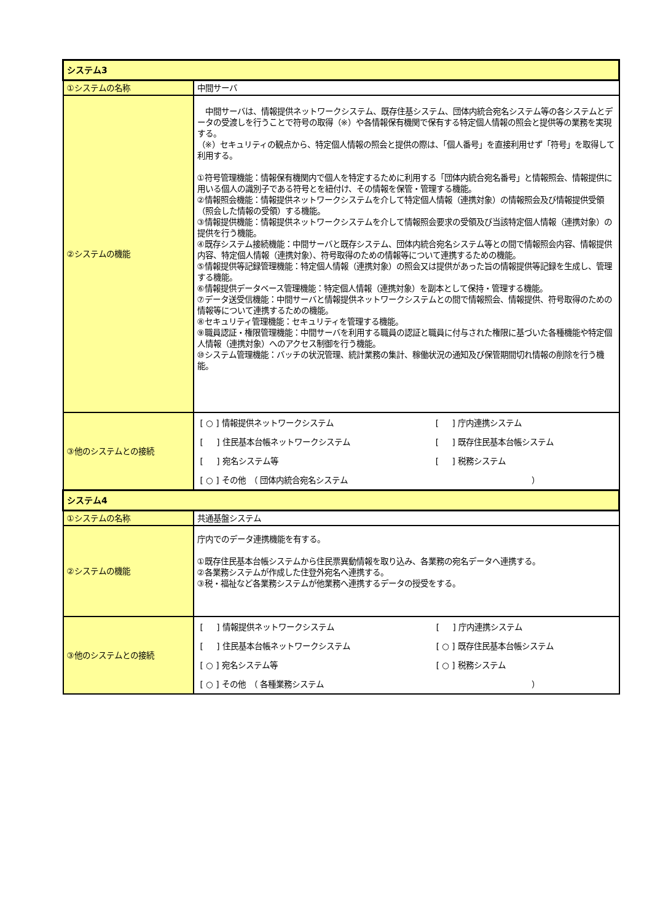| システム3 | |
| --- | --- |
| ①システムの名称 | 中間サーバ |
| ②システムの機能 | 中間サーバは、情報提供ネットワークシステム、既存住基システム、団体内統合宛名システム等の各システムとデータの受渡しを行うことで符号の取得（※）や各情報保有機関で保有する特定個人情報の照会と提供等の業務を実現する。 （※）セキュリティの観点から、特定個人情報の照会と提供の際は、「個人番号」を直接利用せず「符号」を取得して利用する。 ①符号管理機能：情報保有機関内で個人を特定するために利用する「団体内統合宛名番号」と情報照会、情報提供に用いる個人の識別子である符号とを紐付け、その情報を保管・管理する機能。 ②情報照会機能：情報提供ネットワークシステムを介して特定個人情報（連携対象）の情報照会及び情報提供受領（照会した情報の受領）する機能。 ③情報提供機能：情報提供ネットワークシステムを介して情報照会要求の受領及び当該特定個人情報（連携対象）の提供を行う機能。 ④既存システム接続機能：中間サーバと既存システム、団体内統合宛名システム等との間で情報照会内容、情報提供内容、特定個人情報（連携対象）、符号取得のための情報等について連携するための機能。 ⑤情報提供等記録管理機能：特定個人情報（連携対象）の照会又は提供があった旨の情報提供等記録を生成し、管理する機能。 ⑥情報提供データベース管理機能：特定個人情報（連携対象）を副本として保持・管理する機能。 ⑦データ送受信機能：中間サーバと情報提供ネットワークシステムとの間で情報照会、情報提供、符号取得のための情報等について連携するための機能。 ⑧セキュリティ管理機能：セキュリティを管理する機能。 ⑨職員認証・権限管理機能：中間サーバを利用する職員の認証と職員に付与された権限に基づいた各種機能や特定個人情報（連携対象）へのアクセス制御を行う機能。 ⑩システム管理機能：バッチの状況管理、統計業務の集計、稼働状況の通知及び保管期間切れ情報の削除を行う機能。 |
| ③他のシステムとの接続 | / [ ○ ] 情報提供ネットワークシステム / [ ] 庁内連携システム / / [ ] 住民基本台帳ネットワークシステム / [ ] 既存住民基本台帳システム / / [ ] 宛名システム等 / [ ] 税務システム / / [ ○ ] その他 （ 団体内統合宛名システム ） / / |
| システム4 | |
| ①システムの名称 | 共通基盤システム |
| ②システムの機能 | 庁内でのデータ連携機能を有する。 ①既存住民基本台帳システムから住民票異動情報を取り込み、各業務の宛名データへ連携する。 ②各業務システムが作成した住登外宛名へ連携する。 ③税・福祉など各業務システムが他業務へ連携するデータの授受をする。 |
| ③他のシステムとの接続 | / [ ] 情報提供ネットワークシステム / [ ] 庁内連携システム / / [ ] 住民基本台帳ネットワークシステム / [ ○ ] 既存住民基本台帳システム / / [ ○ ] 宛名システム等 / [ ○ ] 税務システム / / [ ○ ] その他 （ 各種業務システム ） / / |